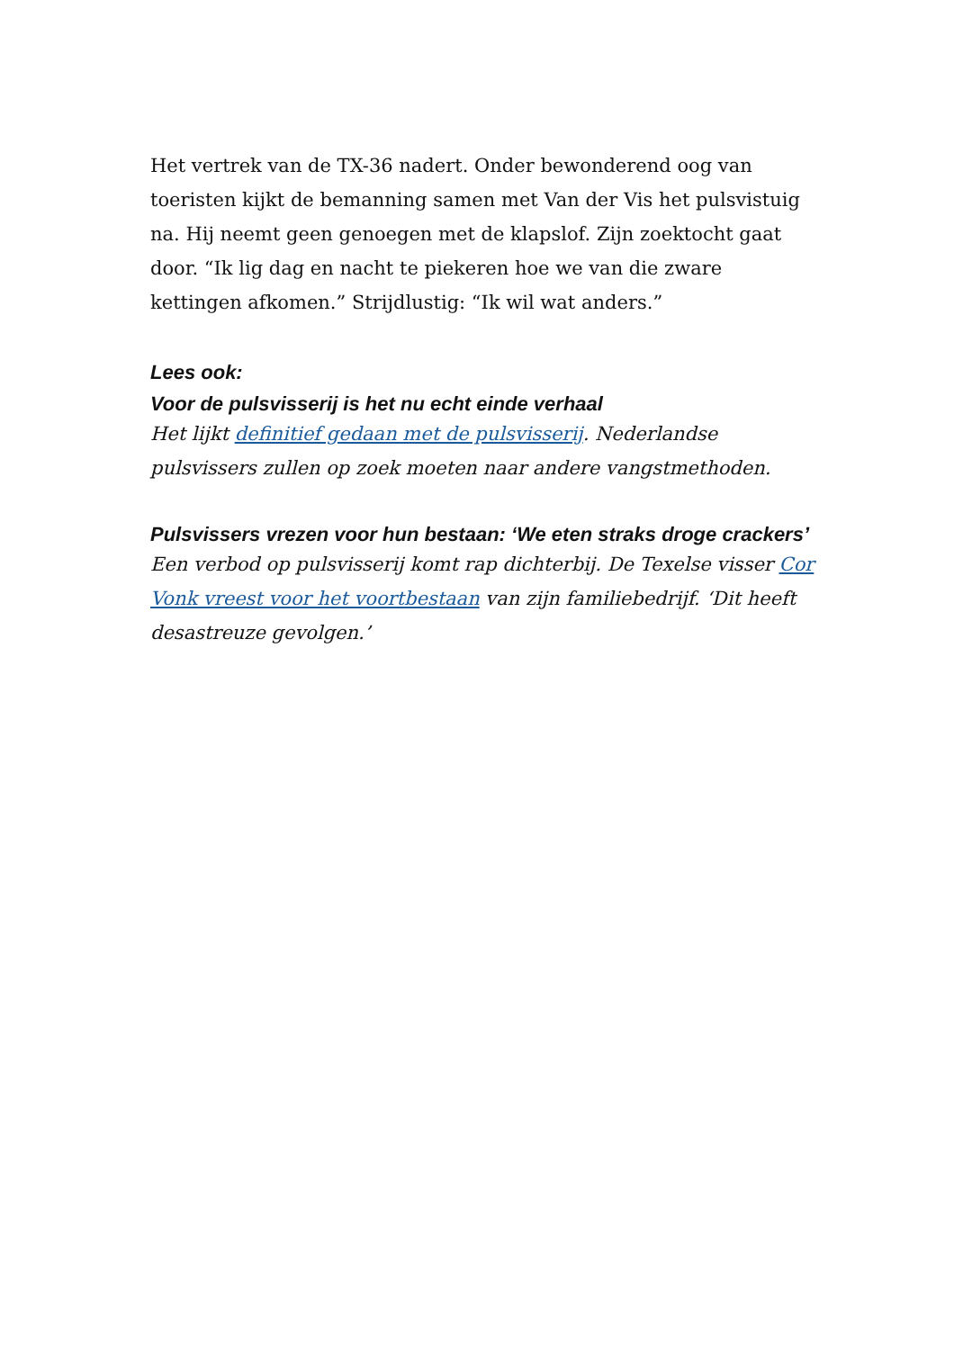Het vertrek van de TX-36 nadert. Onder bewonderend oog van toeristen kijkt de bemanning samen met Van der Vis het pulsvistuig na. Hij neemt geen genoegen met de klapslof. Zijn zoektocht gaat door. “Ik lig dag en nacht te piekeren hoe we van die zware kettingen afkomen.” Strijdlustig: “Ik wil wat anders.”
Lees ook:
Voor de pulsvisserij is het nu echt einde verhaal
Het lijkt definitief gedaan met de pulsvisserij. Nederlandse pulsvissers zullen op zoek moeten naar andere vangstmethoden.
Pulsvissers vrezen voor hun bestaan: ‘We eten straks droge crackers’
Een verbod op pulsvisserij komt rap dichterbij. De Texelse visser Cor Vonk vreest voor het voortbestaan van zijn familiebedrijf. ‘Dit heeft desastreuze gevolgen.’